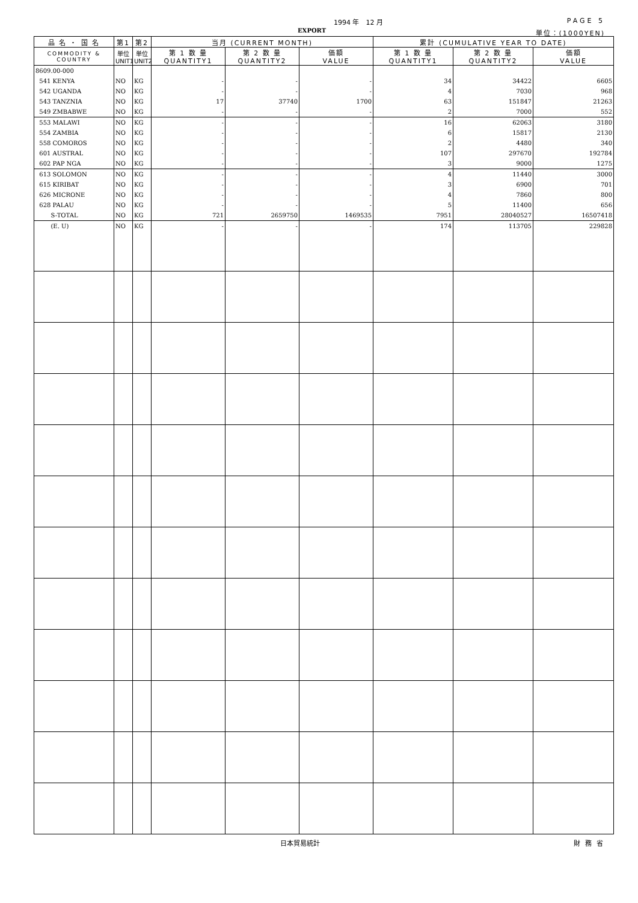1994 年　12 月 PAGE 5
EXPORT 単位：(1000YEN)
| 品 名 ・ 国 名 | 第1 | 第2 | 当月 (CURRENT MONTH) | | | 累計 (CUMULATIVE YEAR TO DATE) | | |
| --- | --- | --- | --- | --- | --- | --- | --- | --- |
| COMMODITY & COUNTRY | 単位 UNIT1 | 単位 UNIT2 | 第 1 数 量 QUANTITY1 | 第 2 数 量 QUANTITY2 | 価額 VALUE | 第 1 数 量 QUANTITY1 | 第 2 数 量 QUANTITY2 | 価額 VALUE |
| 8609.00-000 | | | | | | | | |
| 541 KENYA | NO | KG | - | - | - | 34 | 34422 | 6605 |
| 542 UGANDA | NO | KG | - | - | - | 4 | 7030 | 968 |
| 543 TANZNIA | NO | KG | 17 | 37740 | 1700 | 63 | 151847 | 21263 |
| 549 ZMBABWE | NO | KG | - | - | - | 2 | 7000 | 552 |
| 553 MALAWI | NO | KG | - | - | - | 16 | 62063 | 3180 |
| 554 ZAMBIA | NO | KG | - | - | - | 6 | 15817 | 2130 |
| 558 COMOROS | NO | KG | - | - | - | 2 | 4480 | 340 |
| 601 AUSTRAL | NO | KG | - | - | - | 107 | 297670 | 192784 |
| 602 PAP NGA | NO | KG | - | - | - | 3 | 9000 | 1275 |
| 613 SOLOMON | NO | KG | - | - | - | 4 | 11440 | 3000 |
| 615 KIRIBAT | NO | KG | - | - | - | 3 | 6900 | 701 |
| 626 MICRONE | NO | KG | - | - | - | 4 | 7860 | 800 |
| 628 PALAU | NO | KG | - | - | - | 5 | 11400 | 656 |
| S-TOTAL | NO | KG | 721 | 2659750 | 1469535 | 7951 | 28040527 | 16507418 |
| (E. U) | NO | KG | - | - | - | 174 | 113705 | 229828 |
日本貿易統計 財務省